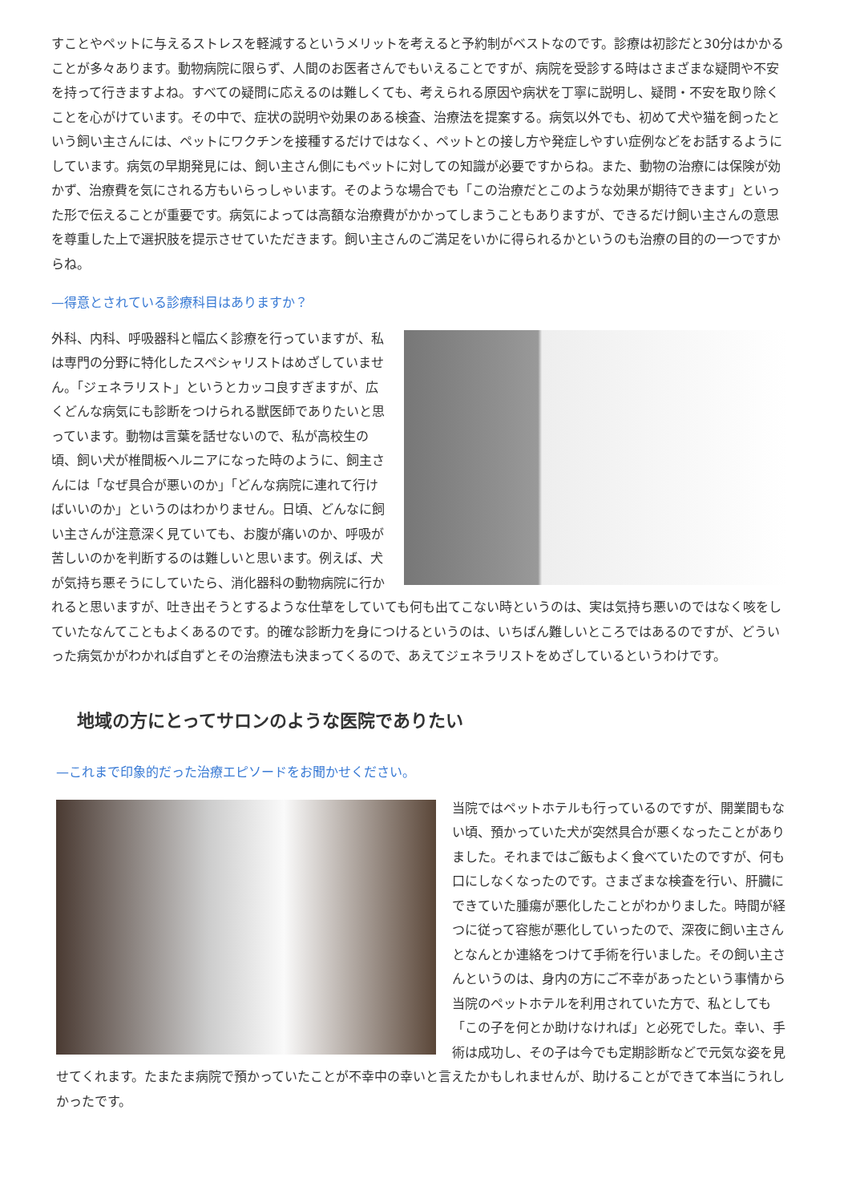すことやペットに与えるストレスを軽減するというメリットを考えると予約制がベストなのです。診療は初診だと30分はかかることが多々あります。動物病院に限らず、人間のお医者さんでもいえることですが、病院を受診する時はさまざまな疑問や不安を持って行きますよね。すべての疑問に応えるのは難しくても、考えられる原因や病状を丁寧に説明し、疑問・不安を取り除くことを心がけています。その中で、症状の説明や効果のある検査、治療法を提案する。病気以外でも、初めて犬や猫を飼ったという飼い主さんには、ペットにワクチンを接種するだけではなく、ペットとの接し方や発症しやすい症例などをお話するようにしています。病気の早期発見には、飼い主さん側にもペットに対しての知識が必要ですからね。また、動物の治療には保険が効かず、治療費を気にされる方もいらっしゃいます。そのような場合でも「この治療だとこのような効果が期待できます」といった形で伝えることが重要です。病気によっては高額な治療費がかかってしまうこともありますが、できるだけ飼い主さんの意思を尊重した上で選択肢を提示させていただきます。飼い主さんのご満足をいかに得られるかというのも治療の目的の一つですからね。
—得意とされている診療科目はありますか？
外科、内科、呼吸器科と幅広く診療を行っていますが、私は専門の分野に特化したスペシャリストはめざしていません。「ジェネラリスト」というとカッコ良すぎますが、広くどんな病気にも診断をつけられる獣医師でありたいと思っています。動物は言葉を話せないので、私が高校生の頃、飼い犬が椎間板ヘルニアになった時のように、飼主さんには「なぜ具合が悪いのか」「どんな病院に連れて行けばいいのか」というのはわかりません。日頃、どんなに飼い主さんが注意深く見ていても、お腹が痛いのか、呼吸が苦しいのかを判断するのは難しいと思います。例えば、犬が気持ち悪そうにしていたら、消化器科の動物病院に行かれると思いますが、吐き出そうとするような仕草をしていても何も出てこない時というのは、実は気持ち悪いのではなく咳をしていたなんてこともよくあるのです。的確な診断力を身につけるというのは、いちばん難しいところではあるのですが、どういった病気かがわかれば自ずとその治療法も決まってくるので、あえてジェネラリストをめざしているというわけです。
地域の方にとってサロンのような医院でありたい
—これまで印象的だった治療エピソードをお聞かせください。
当院ではペットホテルも行っているのですが、開業間もない頃、預かっていた犬が突然具合が悪くなったことがありました。それまではご飯もよく食べていたのですが、何も口にしなくなったのです。さまざまな検査を行い、肝臓にできていた腫瘍が悪化したことがわかりました。時間が経つに従って容態が悪化していったので、深夜に飼い主さんとなんとか連絡をつけて手術を行いました。その飼い主さんというのは、身内の方にご不幸があったという事情から当院のペットホテルを利用されていた方で、私としても「この子を何とか助けなければ」と必死でした。幸い、手術は成功し、その子は今でも定期診断などで元気な姿を見せてくれます。たまたま病院で預かっていたことが不幸中の幸いと言えたかもしれませんが、助けることができて本当にうれしかったです。